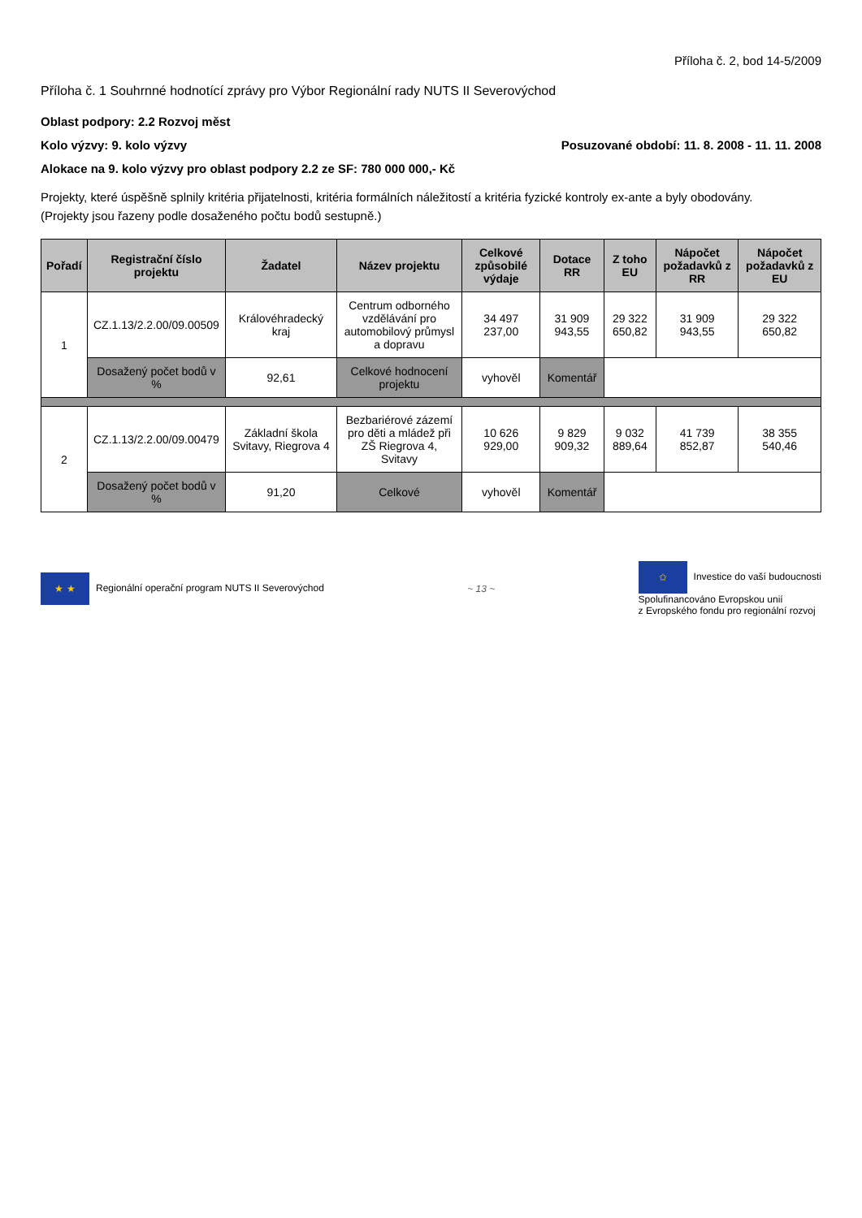Příloha č. 2, bod 14-5/2009
Příloha č. 1 Souhrnné hodnotící zprávy pro Výbor Regionální rady NUTS II Severovýchod
Oblast podpory: 2.2 Rozvoj měst
Kolo výzvy: 9. kolo výzvy Posuzované období: 11. 8. 2008 - 11. 11. 2008
Alokace na 9. kolo výzvy pro oblast podpory 2.2 ze SF: 780 000 000,- Kč
Projekty, které úspěšně splnily kritéria přijatelnosti, kritéria formálních náležitostí a kritéria fyzické kontroly ex-ante a byly obodovány.
(Projekty jsou řazeny podle dosaženého počtu bodů sestupně.)
| Pořadí | Registrační číslo projektu | Žadatel | Název projektu | Celkové způsobilé výdaje | Dotace RR | Z toho EU | Nápočet požadavků z RR | Nápočet požadavků z EU |
| --- | --- | --- | --- | --- | --- | --- | --- | --- |
| 1 | CZ.1.13/2.2.00/09.00509 | Královéhradecký kraj | Centrum odborného vzdělávání pro automobilový průmysl a dopravu | 34 497 237,00 | 31 909 943,55 | 29 322 650,82 | 31 909 943,55 | 29 322 650,82 |
| | Dosažený počet bodů v % | 92,61 | Celkové hodnocení projektu | vyhověl | Komentář | | | |
| 2 | CZ.1.13/2.2.00/09.00479 | Základní škola Svitavy, Riegrova 4 | Bezbariérové zázemí pro děti a mládež při ZŠ Riegrova 4, Svitavy | 10 626 929,00 | 9 829 909,32 | 9 032 889,64 | 41 739 852,87 | 38 355 540,46 |
| | Dosažený počet bodů v % | 91,20 | Celkové | vyhověl | Komentář | | | |
★ ★ Regionální operační program NUTS II Severovýchod
~ 13 ~
✩ Investice do vaší budoucnosti
Spolufinancováno Evropskou unií
z Evropského fondu pro regionální rozvoj